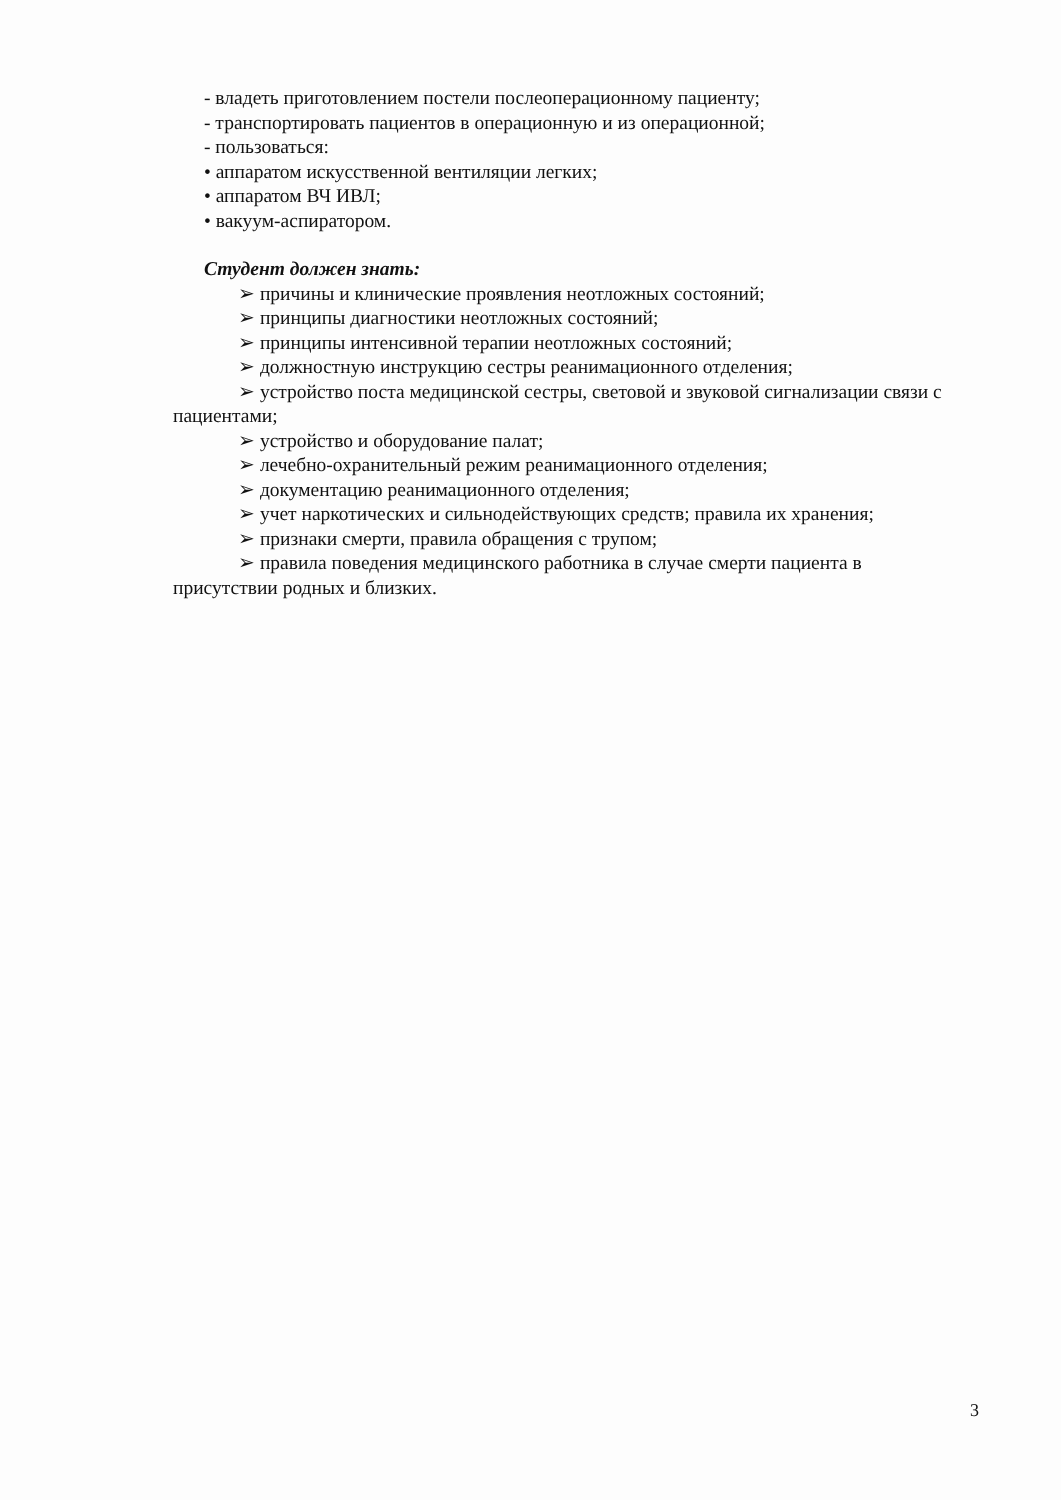- владеть приготовлением постели послеоперационному пациенту;
- транспортировать пациентов в операционную и из операционной;
- пользоваться:
• аппаратом искусственной вентиляции легких;
• аппаратом ВЧ ИВЛ;
• вакуум-аспиратором.
Студент должен знать:
➢ причины и клинические проявления неотложных состояний;
➢ принципы диагностики неотложных состояний;
➢ принципы интенсивной терапии неотложных состояний;
➢ должностную инструкцию сестры реанимационного отделения;
➢ устройство поста медицинской сестры, световой и звуковой сигнализации связи с пациентами;
➢ устройство и оборудование палат;
➢ лечебно-охранительный режим реанимационного отделения;
➢ документацию реанимационного отделения;
➢ учет наркотических и сильнодействующих средств; правила их хранения;
➢ признаки смерти, правила обращения с трупом;
➢ правила поведения медицинского работника в случае смерти пациента в присутствии родных и близких.
3